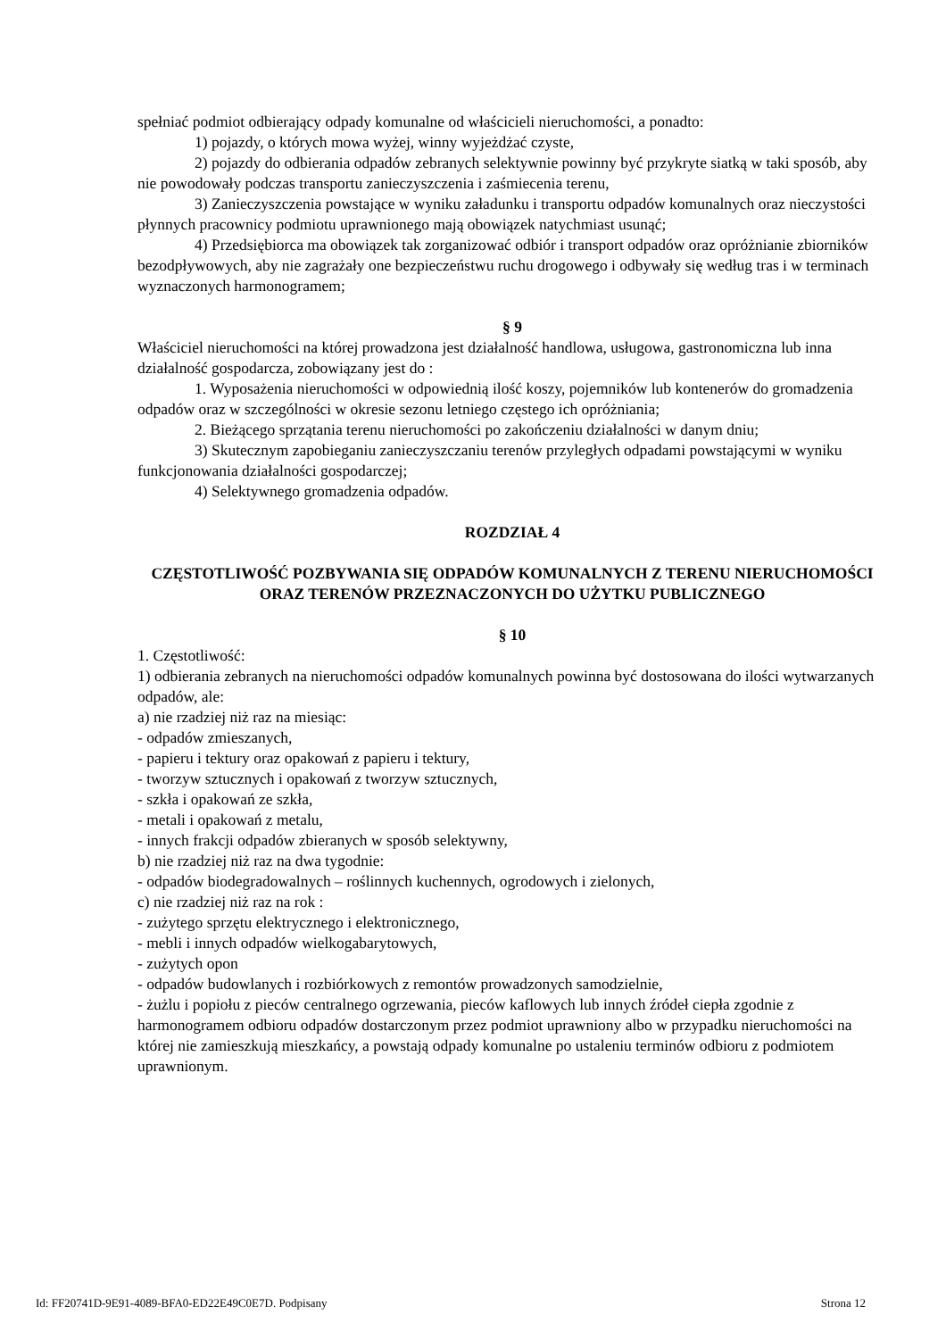spełniać podmiot odbierający odpady komunalne od właścicieli nieruchomości, a ponadto:
1) pojazdy, o których mowa wyżej, winny wyjeżdżać czyste,
2) pojazdy do odbierania odpadów zebranych selektywnie powinny być przykryte siatką w taki sposób, aby nie powodowały podczas transportu zanieczyszczenia i zaśmiecenia terenu,
3) Zanieczyszczenia powstające w wyniku załadunku i transportu odpadów komunalnych oraz nieczystości płynnych pracownicy podmiotu uprawnionego mają obowiązek natychmiast usunąć;
4) Przedsiębiorca ma obowiązek tak zorganizować odbiór i transport odpadów oraz opróżnianie zbiorników bezodpływowych, aby nie zagrażały one bezpieczeństwu ruchu drogowego i odbywały się według tras i w terminach wyznaczonych harmonogramem;
§ 9
Właściciel nieruchomości na której prowadzona jest działalność handlowa, usługowa, gastronomiczna lub inna działalność gospodarcza, zobowiązany jest do :
1. Wyposażenia nieruchomości w odpowiednią ilość koszy, pojemników lub kontenerów do gromadzenia odpadów oraz w szczególności w okresie sezonu letniego częstego ich opróżniania;
2. Bieżącego sprzątania terenu nieruchomości po zakończeniu działalności w danym dniu;
3) Skutecznym zapobieganiu zanieczyszczaniu terenów przyległych odpadami powstającymi w wyniku funkcjonowania działalności gospodarczej;
4) Selektywnego gromadzenia odpadów.
ROZDZIAŁ 4
CZĘSTOTLIWOŚĆ POZBYWANIA SIĘ ODPADÓW KOMUNALNYCH Z TERENU NIERUCHOMOŚCI ORAZ TERENÓW PRZEZNACZONYCH DO UŻYTKU PUBLICZNEGO
§ 10
1. Częstotliwość:
1) odbierania zebranych na nieruchomości odpadów komunalnych powinna być dostosowana do ilości wytwarzanych odpadów, ale:
a) nie rzadziej niż raz na miesiąc:
- odpadów zmieszanych,
- papieru i tektury oraz opakowań z papieru i tektury,
- tworzyw sztucznych i opakowań z tworzyw sztucznych,
- szkła i opakowań ze szkła,
- metali i opakowań z metalu,
- innych frakcji odpadów zbieranych w sposób selektywny,
b) nie rzadziej niż raz na dwa tygodnie:
- odpadów biodegradowalnych – roślinnych kuchennych, ogrodowych i zielonych,
c) nie rzadziej niż raz na rok :
- zużytego sprzętu elektrycznego i elektronicznego,
- mebli i innych odpadów wielkogabarytowych,
- zużytych opon
- odpadów budowlanych i rozbiórkowych z remontów prowadzonych samodzielnie,
- żużlu i popiołu z pieców centralnego ogrzewania, pieców kaflowych lub innych źródeł ciepła zgodnie z harmonogramem odbioru odpadów dostarczonym przez podmiot uprawniony albo w przypadku nieruchomości na której nie zamieszkują mieszkańcy, a powstają odpady komunalne po ustaleniu terminów odbioru z podmiotem uprawnionym.
Id: FF20741D-9E91-4089-BFA0-ED22E49C0E7D. Podpisany Strona 12